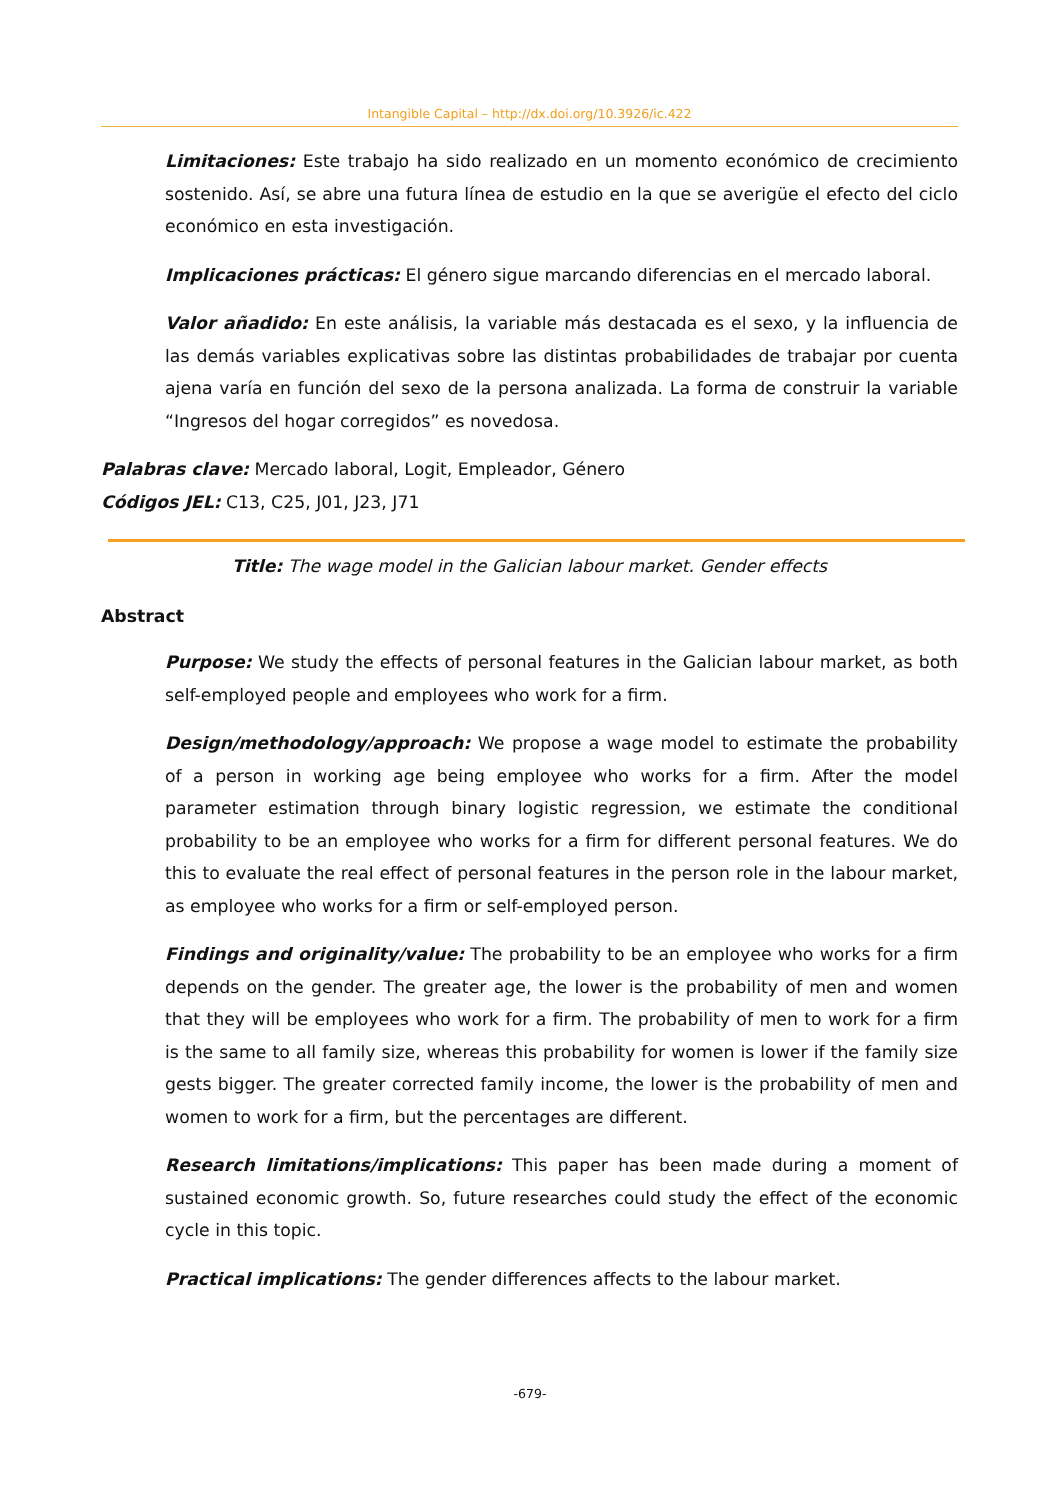Intangible Capital – http://dx.doi.org/10.3926/ic.422
Limitaciones: Este trabajo ha sido realizado en un momento económico de crecimiento sostenido. Así, se abre una futura línea de estudio en la que se averigüe el efecto del ciclo económico en esta investigación.
Implicaciones prácticas: El género sigue marcando diferencias en el mercado laboral.
Valor añadido: En este análisis, la variable más destacada es el sexo, y la influencia de las demás variables explicativas sobre las distintas probabilidades de trabajar por cuenta ajena varía en función del sexo de la persona analizada. La forma de construir la variable “Ingresos del hogar corregidos” es novedosa.
Palabras clave: Mercado laboral, Logit, Empleador, Género
Códigos JEL: C13, C25, J01, J23, J71
Title: The wage model in the Galician labour market. Gender effects
Abstract
Purpose: We study the effects of personal features in the Galician labour market, as both self-employed people and employees who work for a firm.
Design/methodology/approach: We propose a wage model to estimate the probability of a person in working age being employee who works for a firm. After the model parameter estimation through binary logistic regression, we estimate the conditional probability to be an employee who works for a firm for different personal features. We do this to evaluate the real effect of personal features in the person role in the labour market, as employee who works for a firm or self-employed person.
Findings and originality/value: The probability to be an employee who works for a firm depends on the gender. The greater age, the lower is the probability of men and women that they will be employees who work for a firm. The probability of men to work for a firm is the same to all family size, whereas this probability for women is lower if the family size gests bigger. The greater corrected family income, the lower is the probability of men and women to work for a firm, but the percentages are different.
Research limitations/implications: This paper has been made during a moment of sustained economic growth. So, future researches could study the effect of the economic cycle in this topic.
Practical implications: The gender differences affects to the labour market.
-679-